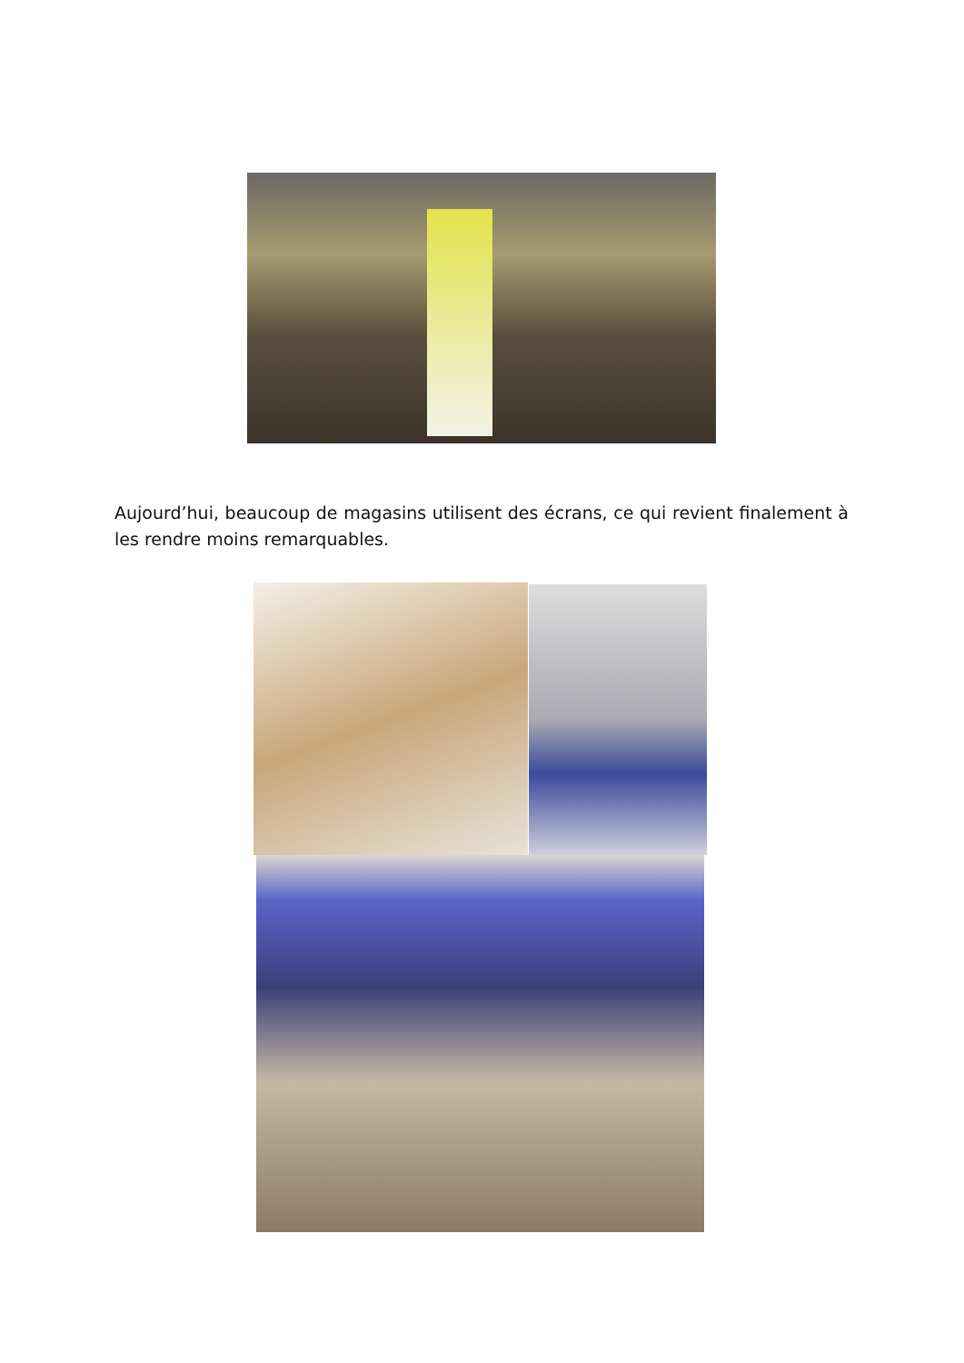Aujourd’hui, beaucoup de magasins utilisent des écrans, ce qui revient finalement à les rendre moins remarquables.